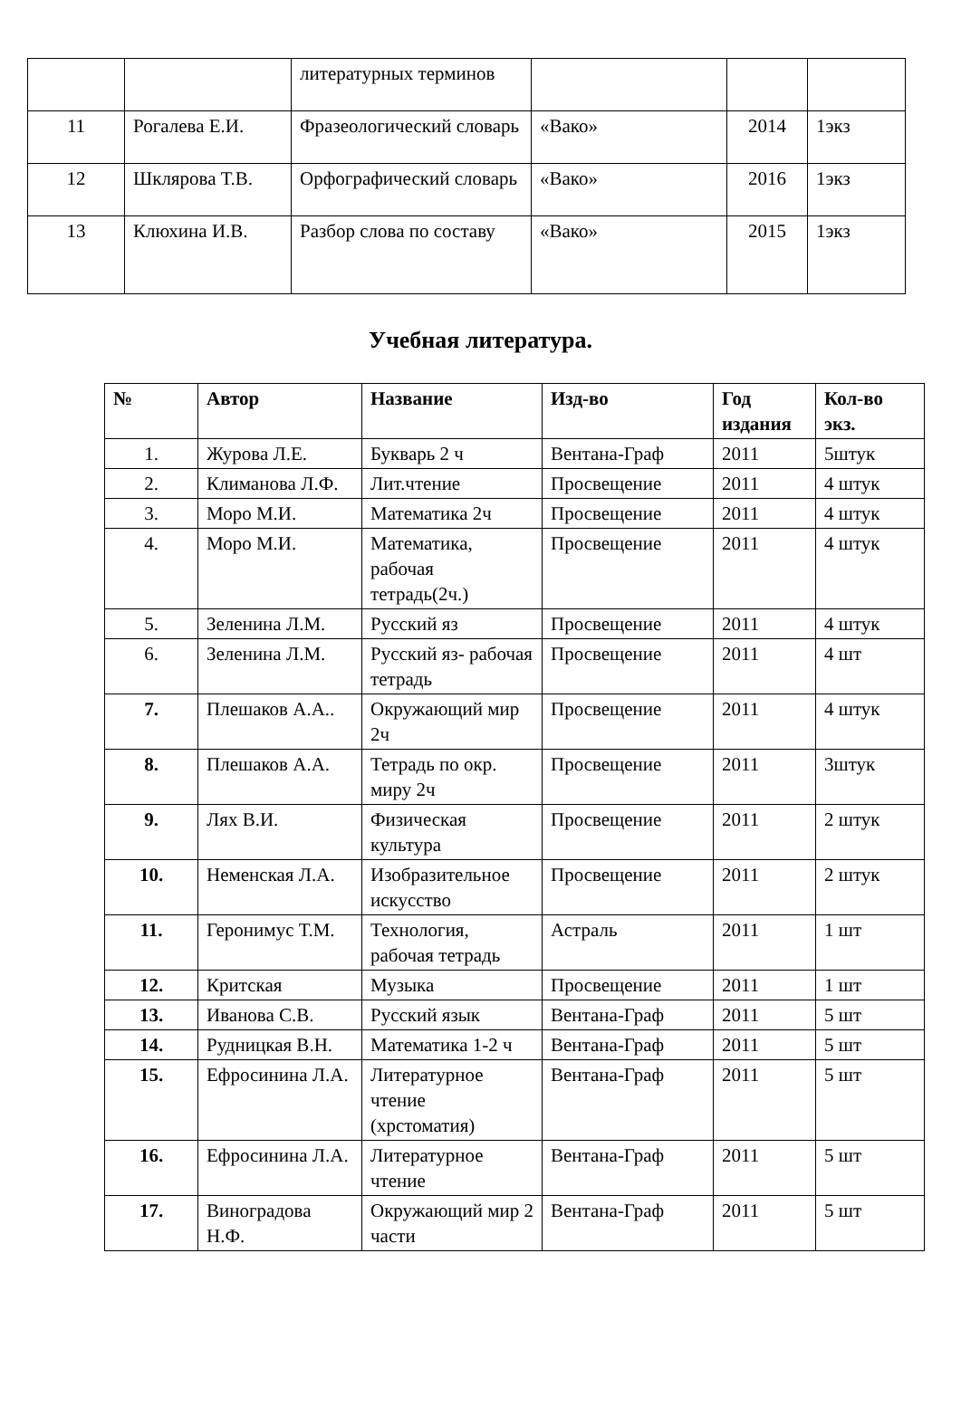| | | литературных терминов | | | |
| 11 | Рогалева Е.И. | Фразеологический словарь | «Вако» | 2014 | 1экз |
| 12 | Шклярова Т.В. | Орфографический словарь | «Вако» | 2016 | 1экз |
| 13 | Клюхина И.В. | Разбор слова по составу | «Вако» | 2015 | 1экз |
Учебная литература.
| № | Автор | Название | Изд-во | Год издания | Кол-во экз. |
| --- | --- | --- | --- | --- | --- |
| 1. | Журова Л.Е. | Букварь 2 ч | Вентана-Граф | 2011 | 5штук |
| 2. | Климанова Л.Ф. | Лит.чтение | Просвещение | 2011 | 4 штук |
| 3. | Моро М.И. | Математика 2ч | Просвещение | 2011 | 4 штук |
| 4. | Моро М.И. | Математика, рабочая тетрадь(2ч.) | Просвещение | 2011 | 4 штук |
| 5. | Зеленина Л.М. | Русский яз | Просвещение | 2011 | 4 штук |
| 6. | Зеленина Л.М. | Русский яз- рабочая тетрадь | Просвещение | 2011 | 4 шт |
| 7. | Плешаков А.А.. | Окружающий мир 2ч | Просвещение | 2011 | 4 штук |
| 8. | Плешаков А.А. | Тетрадь по окр. миру 2ч | Просвещение | 2011 | 3штук |
| 9. | Лях В.И. | Физическая культура | Просвещение | 2011 | 2 штук |
| 10. | Неменская Л.А. | Изобразительное искусство | Просвещение | 2011 | 2 штук |
| 11. | Геронимус Т.М. | Технология, рабочая тетрадь | Астраль | 2011 | 1 шт |
| 12. | Критская | Музыка | Просвещение | 2011 | 1 шт |
| 13. | Иванова С.В. | Русский язык | Вентана-Граф | 2011 | 5 шт |
| 14. | Рудницкая В.Н. | Математика 1-2 ч | Вентана-Граф | 2011 | 5 шт |
| 15. | Ефросинина Л.А. | Литературное чтение (хрстоматия) | Вентана-Граф | 2011 | 5 шт |
| 16. | Ефросинина Л.А. | Литературное чтение | Вентана-Граф | 2011 | 5 шт |
| 17. | Виноградова Н.Ф. | Окружающий мир 2 части | Вентана-Граф | 2011 | 5 шт |